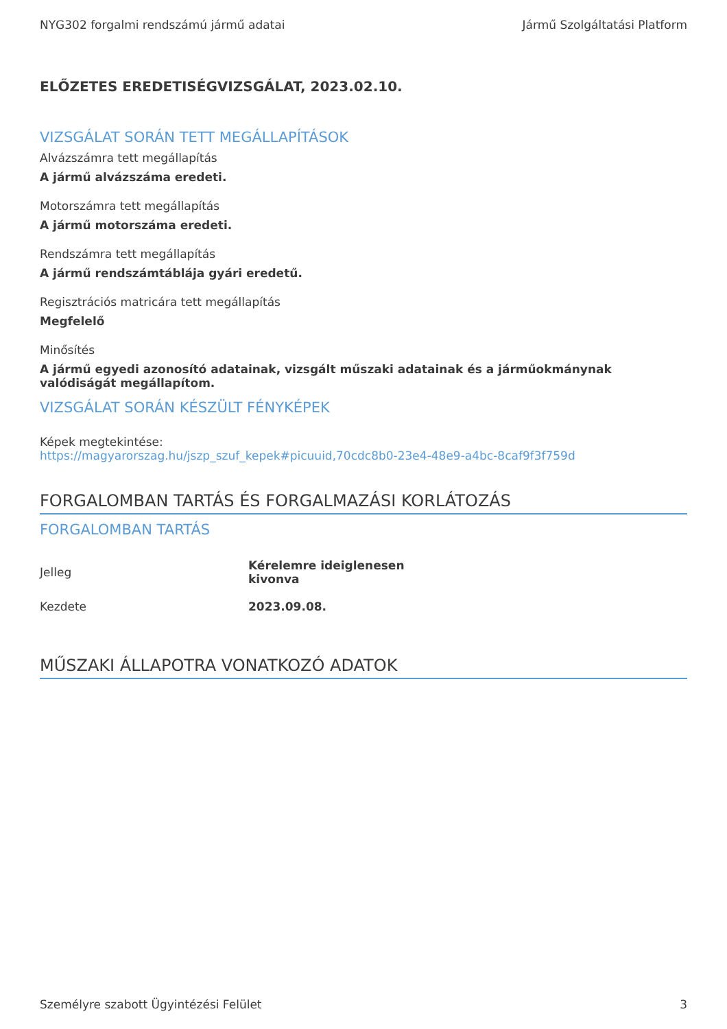NYG302 forgalmi rendszámú jármű adatai Jármű Szolgáltatási Platform
ELŐZETES EREDETISÉGVIZSGÁLAT, 2023.02.10.
VIZSGÁLAT SORÁN TETT MEGÁLLAPÍTÁSOK
Alvázszámra tett megállapítás
A jármű alvázszáma eredeti.
Motorszámra tett megállapítás
A jármű motorszáma eredeti.
Rendszámra tett megállapítás
A jármű rendszámtáblája gyári eredetű.
Regisztrációs matricára tett megállapítás
Megfelelő
Minősítés
A jármű egyedi azonosító adatainak, vizsgált műszaki adatainak és a járműokmánynak valódiságát megállapítom.
VIZSGÁLAT SORÁN KÉSZÜLT FÉNYKÉPEK
Képek megtekintése:
https://magyarorszag.hu/jszp_szuf_kepek#picuuid,70cdc8b0-23e4-48e9-a4bc-8caf9f3f759d
FORGALOMBAN TARTÁS ÉS FORGALMAZÁSI KORLÁTOZÁS
FORGALOMBAN TARTÁS
| Jelleg | Kérelemre ideiglenesen kivonva |
| Kezdete | 2023.09.08. |
MŰSZAKI ÁLLAPOTRA VONATKOZÓ ADATOK
Személyre szabott Ügyintézési Felület 3